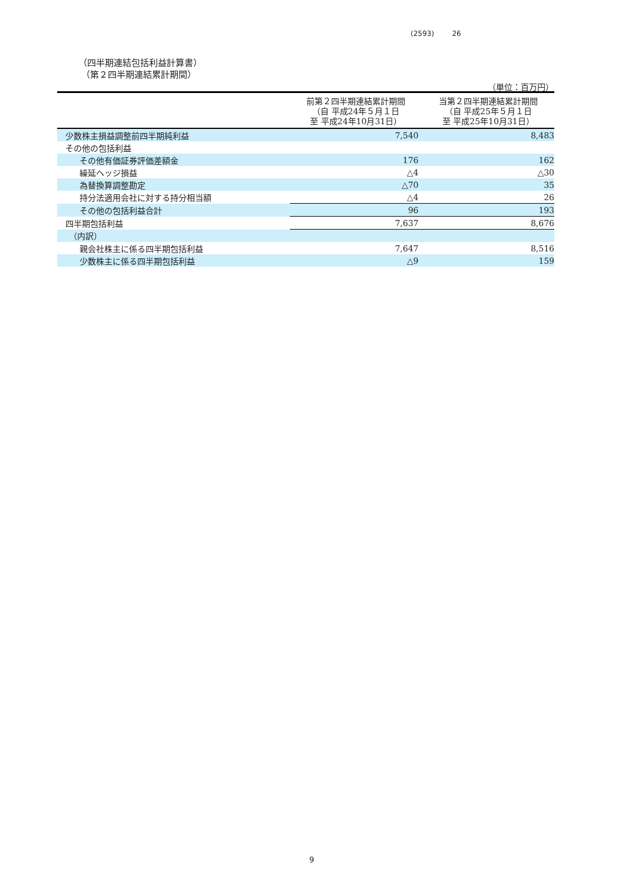(2593) 26
（四半期連結包括利益計算書）
（第２四半期連結累計期間）
（単位：百万円）
| | 前第２四半期連結累計期間 （自 平成24年５月１日 至 平成24年10月31日） | 当第２四半期連結累計期間 （自 平成25年５月１日 至 平成25年10月31日） |
| --- | --- | --- |
| 少数株主損益調整前四半期純利益 | 7,540 | 8,483 |
| その他の包括利益 | | |
| その他有価証券評価差額金 | 176 | 162 |
| 繰延ヘッジ損益 | △4 | △30 |
| 為替換算調整勘定 | △70 | 35 |
| 持分法適用会社に対する持分相当額 | △4 | 26 |
| その他の包括利益合計 | 96 | 193 |
| 四半期包括利益 | 7,637 | 8,676 |
| （内訳） | | |
| 親会社株主に係る四半期包括利益 | 7,647 | 8,516 |
| 少数株主に係る四半期包括利益 | △9 | 159 |
9